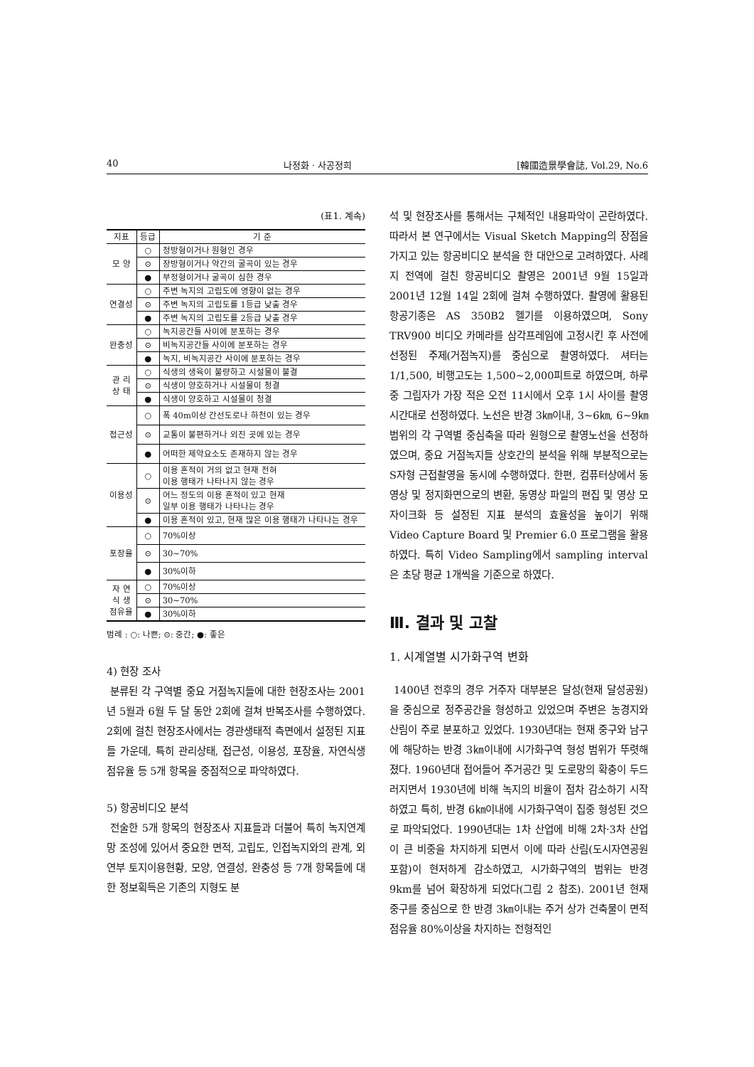40 나정화 · 사공정희 [韓國造景學會誌, Vol.29, No.6
(표1. 계속)
| 지표 | 등급 | 기 준 |
| --- | --- | --- |
| 모 양 | ○ | 정방형이거나 원형인 경우 |
| | ⊙ | 장방형이거나 약간의 굴곡이 있는 경우 |
| | ● | 부정형이거나 굴곡이 심한 경우 |
| 연결성 | ○ | 주변 녹지의 고립도에 영향이 없는 경우 |
| | ⊙ | 주변 녹지의 고립도를 1등급 낮출 경우 |
| | ● | 주변 녹지의 고립도를 2등급 낮출 경우 |
| 완충성 | ○ | 녹지공간들 사이에 분포하는 경우 |
| | ⊙ | 비녹지공간들 사이에 분포하는 경우 |
| | ● | 녹지, 비녹지공간 사이에 분포하는 경우 |
| 관 리 상 태 | ○ | 식생의 생육이 불량하고 시설물이 불결 |
| | ⊙ | 식생이 양호하거나 시설물이 청결 |
| | ● | 식생이 양호하고 시설물이 청결 |
| 접근성 | ○ | 폭 40m이상 간선도로나 하천이 있는 경우 |
| | ⊙ | 교통이 불편하거나 외진 곳에 있는 경우 |
| | ● | 어떠한 제약요소도 존재하지 않는 경우 |
| 이용성 | ○ | 이용 흔적이 거의 없고 현재 전혀 이용 행태가 나타나지 않는 경우 |
| | ⊙ | 어느 정도의 이용 흔적이 있고 현재 일부 이용 행태가 나타나는 경우 |
| | ● | 이용 흔적이 있고, 현재 많은 이용 행태가 나타나는 경우 |
| 포장율 | ○ | 70%이상 |
| | ⊙ | 30~70% |
| | ● | 30%이하 |
| 자 연 식 생 점유율 | ○ | 70%이상 |
| | ⊙ | 30~70% |
| | ● | 30%이하 |
범례 : ○: 나쁜; ⊙: 중간; ●: 좋은
4) 현장 조사
분류된 각 구역별 중요 거점녹지들에 대한 현장조사는 2001년 5월과 6월 두 달 동안 2회에 걸쳐 반복조사를 수행하였다. 2회에 걸친 현장조사에서는 경관생태적 측면에서 설정된 지표들 가운데, 특히 관리상태, 접근성, 이용성, 포장율, 자연식생점유율 등 5개 항목을 중점적으로 파악하였다.
5) 항공비디오 분석
전술한 5개 항목의 현장조사 지표들과 더불어 특히 녹지연계망 조성에 있어서 중요한 면적, 고립도, 인접녹지와의 관계, 외연부 토지이용현황, 모양, 연결성, 완충성 등 7개 항목들에 대한 정보획득은 기존의 지형도 분
석 및 현장조사를 통해서는 구체적인 내용파악이 곤란하였다. 따라서 본 연구에서는 Visual Sketch Mapping의 장점을 가지고 있는 항공비디오 분석을 한 대안으로 고려하였다. 사례지 전역에 걸친 항공비디오 촬영은 2001년 9월 15일과 2001년 12월 14일 2회에 걸쳐 수행하였다. 촬영에 활용된 항공기종은 AS 350B2 헬기를 이용하였으며, Sony TRV900 비디오 카메라를 삼각프레임에 고정시킨 후 사전에 선정된 주제(거점녹지)를 중심으로 촬영하였다. 셔터는 1/1,500, 비행고도는 1,500~2,000피트로 하였으며, 하루 중 그림자가 가장 적은 오전 11시에서 오후 1시 사이를 촬영시간대로 선정하였다. 노선은 반경 3㎞이내, 3~6㎞, 6~9㎞ 범위의 각 구역별 중심축을 따라 원형으로 촬영노선을 선정하였으며, 중요 거점녹지들 상호간의 분석을 위해 부분적으로는 S자형 근접촬영을 동시에 수행하였다. 한편, 컴퓨터상에서 동영상 및 정지화면으로의 변환, 동영상 파일의 편집 및 영상 모자이크화 등 설정된 지표 분석의 효율성을 높이기 위해 Video Capture Board 및 Premier 6.0 프로그램을 활용하였다. 특히 Video Sampling에서 sampling interval은 초당 평균 1개씩을 기준으로 하였다.
Ⅲ. 결과 및 고찰
1. 시계열별 시가화구역 변화
1400년 전후의 경우 거주자 대부분은 달성(현재 달성공원)을 중심으로 정주공간을 형성하고 있었으며 주변은 농경지와 산림이 주로 분포하고 있었다. 1930년대는 현재 중구와 남구에 해당하는 반경 3㎞이내에 시가화구역 형성 범위가 뚜렷해 졌다. 1960년대 접어들어 주거공간 및 도로망의 확충이 두드러지면서 1930년에 비해 녹지의 비율이 점차 감소하기 시작하였고 특히, 반경 6㎞이내에 시가화구역이 집중 형성된 것으로 파악되었다. 1990년대는 1차 산업에 비해 2차·3차 산업이 큰 비중을 차지하게 되면서 이에 따라 산림(도시자연공원 포함)이 현저하게 감소하였고, 시가화구역의 범위는 반경 9km를 넘어 확장하게 되었다(그림 2 참조). 2001년 현재 중구를 중심으로 한 반경 3㎞이내는 주거 상가 건축물이 면적 점유율 80%이상을 차지하는 전형적인